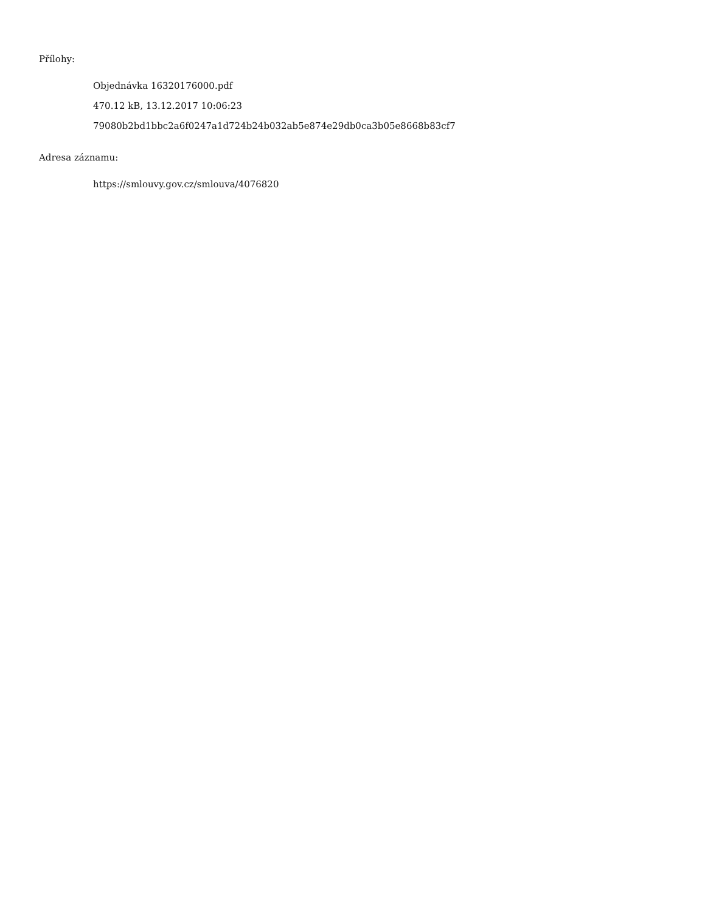Přílohy:
Objednávka 16320176000.pdf
470.12 kB, 13.12.2017 10:06:23
79080b2bd1bbc2a6f0247a1d724b24b032ab5e874e29db0ca3b05e8668b83cf7
Adresa záznamu:
https://smlouvy.gov.cz/smlouva/4076820